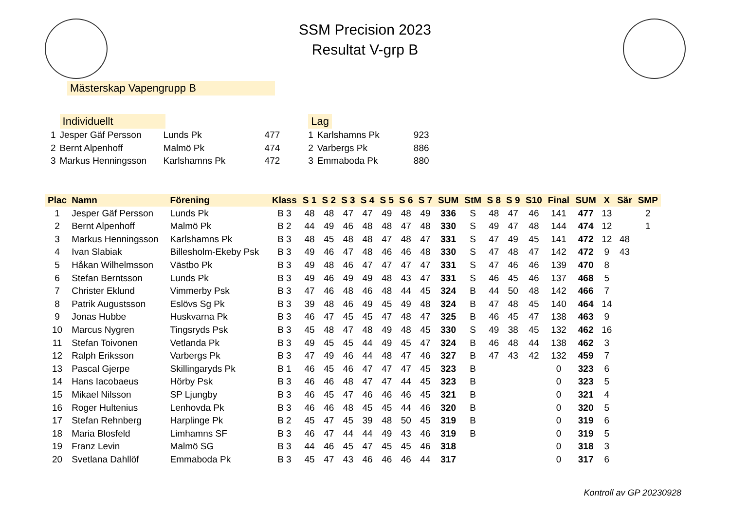SSM Precision 2023
Resultat V-grp B
Mästerskap Vapengrupp B
| | Individuellt | | |
| 1 | Jesper Gäf Persson | Lunds Pk | 477 |
| 2 | Bernt Alpenhoff | Malmö Pk | 474 |
| 3 | Markus Henningsson | Karlshamns Pk | 472 |
| Lag | | |
| 1 | Karlshamns Pk | 923 |
| 2 | Varbergs Pk | 886 |
| 3 | Emmaboda Pk | 880 |
| Plac | Namn | Förening | Klass | S 1 | S 2 | S 3 | S 4 | S 5 | S 6 | S 7 | SUM | StM | S 8 | S 9 | S10 | Final | SUM | X | Sär | SMP |
| --- | --- | --- | --- | --- | --- | --- | --- | --- | --- | --- | --- | --- | --- | --- | --- | --- | --- | --- | --- | --- |
| 1 | Jesper Gäf Persson | Lunds Pk | B 3 | 48 | 48 | 47 | 47 | 49 | 48 | 49 | 336 | S | 48 | 47 | 46 | 141 | 477 | 13 | | 2 |
| 2 | Bernt Alpenhoff | Malmö Pk | B 2 | 44 | 49 | 46 | 48 | 48 | 47 | 48 | 330 | S | 49 | 47 | 48 | 144 | 474 | 12 | | 1 |
| 3 | Markus Henningsson | Karlshamns Pk | B 3 | 48 | 45 | 48 | 48 | 47 | 48 | 47 | 331 | S | 47 | 49 | 45 | 141 | 472 | 12 | 48 | |
| 4 | Ivan Slabiak | Billesholm-Ekeby Psk | B 3 | 49 | 46 | 47 | 48 | 46 | 46 | 48 | 330 | S | 47 | 48 | 47 | 142 | 472 | 9 | 43 | |
| 5 | Håkan Wilhelmsson | Västbo Pk | B 3 | 49 | 48 | 46 | 47 | 47 | 47 | 47 | 331 | S | 47 | 46 | 46 | 139 | 470 | 8 | | |
| 6 | Stefan Berntsson | Lunds Pk | B 3 | 49 | 46 | 49 | 49 | 48 | 43 | 47 | 331 | S | 46 | 45 | 46 | 137 | 468 | 5 | | |
| 7 | Christer Eklund | Vimmerby Psk | B 3 | 47 | 46 | 48 | 46 | 48 | 44 | 45 | 324 | B | 44 | 50 | 48 | 142 | 466 | 7 | | |
| 8 | Patrik Augustsson | Eslövs Sg Pk | B 3 | 39 | 48 | 46 | 49 | 45 | 49 | 48 | 324 | B | 47 | 48 | 45 | 140 | 464 | 14 | | |
| 9 | Jonas Hubbe | Huskvarna Pk | B 3 | 46 | 47 | 45 | 45 | 47 | 48 | 47 | 325 | B | 46 | 45 | 47 | 138 | 463 | 9 | | |
| 10 | Marcus Nygren | Tingsryds Psk | B 3 | 45 | 48 | 47 | 48 | 49 | 48 | 45 | 330 | S | 49 | 38 | 45 | 132 | 462 | 16 | | |
| 11 | Stefan Toivonen | Vetlanda Pk | B 3 | 49 | 45 | 45 | 44 | 49 | 45 | 47 | 324 | B | 46 | 48 | 44 | 138 | 462 | 3 | | |
| 12 | Ralph Eriksson | Varbergs Pk | B 3 | 47 | 49 | 46 | 44 | 48 | 47 | 46 | 327 | B | 47 | 43 | 42 | 132 | 459 | 7 | | |
| 13 | Pascal Gjerpe | Skillingaryds Pk | B 1 | 46 | 45 | 46 | 47 | 47 | 47 | 45 | 323 | B | | | | 0 | 323 | 6 | | |
| 14 | Hans Iacobaeus | Hörby Psk | B 3 | 46 | 46 | 48 | 47 | 47 | 44 | 45 | 323 | B | | | | 0 | 323 | 5 | | |
| 15 | Mikael Nilsson | SP Ljungby | B 3 | 46 | 45 | 47 | 46 | 46 | 46 | 45 | 321 | B | | | | 0 | 321 | 4 | | |
| 16 | Roger Hultenius | Lenhovda Pk | B 3 | 46 | 46 | 48 | 45 | 45 | 44 | 46 | 320 | B | | | | 0 | 320 | 5 | | |
| 17 | Stefan Rehnberg | Harplinge Pk | B 2 | 45 | 47 | 45 | 39 | 48 | 50 | 45 | 319 | B | | | | 0 | 319 | 6 | | |
| 18 | Maria Blosfeld | Limhamns SF | B 3 | 46 | 47 | 44 | 44 | 49 | 43 | 46 | 319 | B | | | | 0 | 319 | 5 | | |
| 19 | Franz Levin | Malmö SG | B 3 | 44 | 46 | 45 | 47 | 45 | 45 | 46 | 318 | | | | | 0 | 318 | 3 | | |
| 20 | Svetlana Dahllöf | Emmaboda Pk | B 3 | 45 | 47 | 43 | 46 | 46 | 46 | 44 | 317 | | | | | 0 | 317 | 6 | | |
Kontroll av GP 20230928